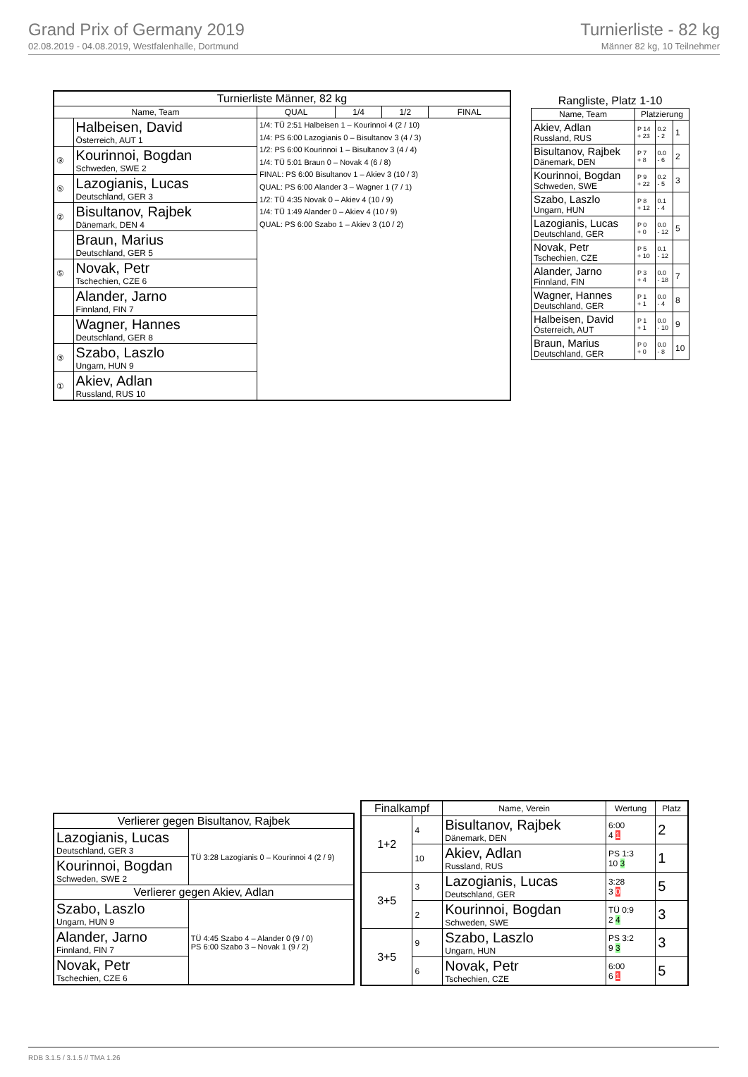Grand Prix of Germany 2019
02.08.2019 - 04.08.2019, Westfalenhalle, Dortmund
Turnierliste - 82 kg
Männer 82 kg, 10 Teilnehmer
| Turnierliste Männer, 82 kg | | | | | |
| --- | --- | --- | --- | --- | --- |
| Name, Team | | QUAL | 1/4 | 1/2 | FINAL |
| | Halbeisen, David Österreich, AUT 1 | 1/4: TÜ 2:51 Halbeisen 1 – Kourinnoi 4 (2 / 10) 1/4: PS 6:00 Lazogianis 0 – Bisultanov 3 (4 / 3) 1/2: PS 6:00 Kourinnoi 1 – Bisultanov 3 (4 / 4) 1/4: TÜ 5:01 Braun 0 – Novak 4 (6 / 8) FINAL: PS 6:00 Bisultanov 1 – Akiev 3 (10 / 3) QUAL: PS 6:00 Alander 3 – Wagner 1 (7 / 1) 1/2: TÜ 4:35 Novak 0 – Akiev 4 (10 / 9) 1/4: TÜ 1:49 Alander 0 – Akiev 4 (10 / 9) QUAL: PS 6:00 Szabo 1 – Akiev 3 (10 / 2) | | | |
| ③ | Kourinnoi, Bogdan Schweden, SWE 2 | | | | |
| ⑤ | Lazogianis, Lucas Deutschland, GER 3 | | | | |
| ② | Bisultanov, Rajbek Dänemark, DEN 4 | | | | |
| | Braun, Marius Deutschland, GER 5 | | | | |
| ⑤ | Novak, Petr Tschechien, CZE 6 | | | | |
| | Alander, Jarno Finnland, FIN 7 | | | | |
| | Wagner, Hannes Deutschland, GER 8 | | | | |
| ③ | Szabo, Laszlo Ungarn, HUN 9 | | | | |
| ① | Akiev, Adlan Russland, RUS 10 | | | | |
| Rangliste, Platz 1-10 | | | |
| --- | --- | --- | --- |
| Name, Team | Platzierung | | |
| Akiev, Adlan Russland, RUS | P 14 + 23 | 0.2 - 2 | 1 |
| Bisultanov, Rajbek Dänemark, DEN | P 7 + 8 | 0.0 - 6 | 2 |
| Kourinnoi, Bogdan Schweden, SWE | P 9 + 22 | 0.2 - 5 | 3 |
| Szabo, Laszlo Ungarn, HUN | P 8 + 12 | 0.1 - 4 | |
| Lazogianis, Lucas Deutschland, GER | P 0 + 0 | 0.0 - 12 | 5 |
| Novak, Petr Tschechien, CZE | P 5 + 10 | 0.1 - 12 | |
| Alander, Jarno Finnland, FIN | P 3 + 4 | 0.0 - 18 | 7 |
| Wagner, Hannes Deutschland, GER | P 1 + 1 | 0.0 - 4 | 8 |
| Halbeisen, David Österreich, AUT | P 1 + 1 | 0.0 - 10 | 9 |
| Braun, Marius Deutschland, GER | P 0 + 0 | 0.0 - 8 | 10 |
| Verlierer gegen Bisultanov, Rajbek | |
| --- | --- |
| Lazogianis, Lucas Deutschland, GER 3 | TÜ 3:28 Lazogianis 0 – Kourinnoi 4 (2 / 9) |
| Kourinnoi, Bogdan Schweden, SWE 2 | |
| Verlierer gegen Akiev, Adlan | |
| Szabo, Laszlo Ungarn, HUN 9 | TÜ 4:45 Szabo 4 – Alander 0 (9 / 0) PS 6:00 Szabo 3 – Novak 1 (9 / 2) |
| Alander, Jarno Finnland, FIN 7 | |
| Novak, Petr Tschechien, CZE 6 | |
| Finalkampf | | Name, Verein | Wertung | Platz |
| --- | --- | --- | --- | --- |
| 1+2 | 4 | Bisultanov, Rajbek Dänemark, DEN | 6:00 4 1 | 2 |
| | 10 | Akiev, Adlan Russland, RUS | PS 1:3 10 3 | 1 |
| 3+5 | 3 | Lazogianis, Lucas Deutschland, GER | 3:28 3 0 | 5 |
| | 2 | Kourinnoi, Bogdan Schweden, SWE | TÜ 0:9 2 4 | 3 |
| 3+5 | 9 | Szabo, Laszlo Ungarn, HUN | PS 3:2 9 3 | 3 |
| | 6 | Novak, Petr Tschechien, CZE | 6:00 6 1 | 5 |
RDB 3.1.5 / 3.1.5 // TMA 1.26